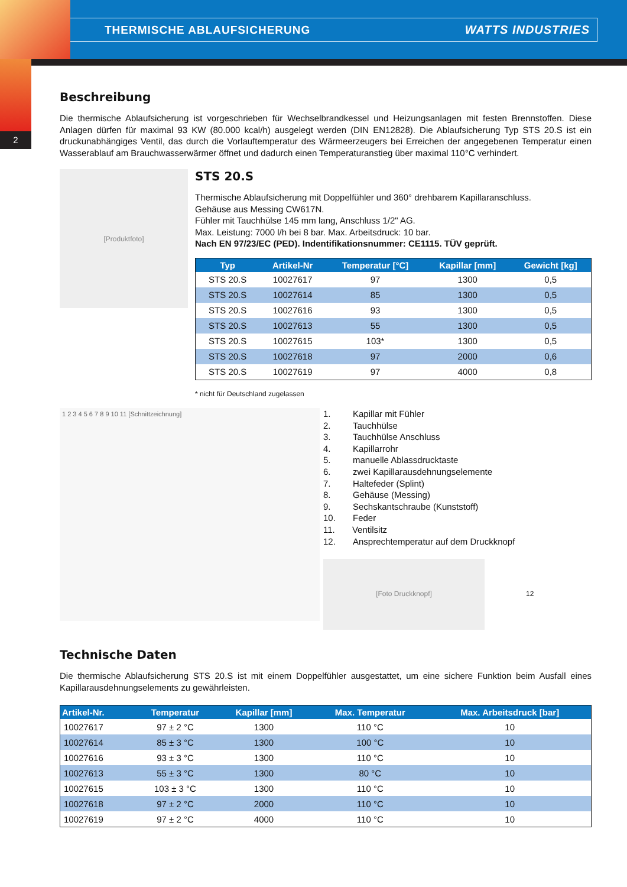THERMISCHE ABLAUFSICHERUNG WATTS INDUSTRIES
2
Beschreibung
Die thermische Ablaufsicherung ist vorgeschrieben für Wechselbrandkessel und Heizungsanlagen mit festen Brennstoffen. Diese Anlagen dürfen für maximal 93 KW (80.000 kcal/h) ausgelegt werden (DIN EN12828). Die Ablaufsicherung Typ STS 20.S ist ein druckunabhängiges Ventil, das durch die Vorlauftemperatur des Wärmeerzeugers bei Erreichen der angegebenen Temperatur einen Wasserablauf am Brauchwasserwärmer öffnet und dadurch einen Temperaturanstieg über maximal 110°C verhindert.
[Produktfoto]
STS 20.S
Thermische Ablaufsicherung mit Doppelfühler und 360° drehbarem Kapillaranschluss.
Gehäuse aus Messing CW617N.
Fühler mit Tauchhülse 145 mm lang, Anschluss 1/2" AG.
Max. Leistung: 7000 l/h bei 8 bar. Max. Arbeitsdruck: 10 bar.
Nach EN 97/23/EC (PED). Indentifikationsnummer: CE1115. TÜV geprüft.
| Typ | Artikel-Nr | Temperatur [°C] | Kapillar [mm] | Gewicht [kg] |
| --- | --- | --- | --- | --- |
| STS 20.S | 10027617 | 97 | 1300 | 0,5 |
| STS 20.S | 10027614 | 85 | 1300 | 0,5 |
| STS 20.S | 10027616 | 93 | 1300 | 0,5 |
| STS 20.S | 10027613 | 55 | 1300 | 0,5 |
| STS 20.S | 10027615 | 103* | 1300 | 0,5 |
| STS 20.S | 10027618 | 97 | 2000 | 0,6 |
| STS 20.S | 10027619 | 97 | 4000 | 0,8 |
* nicht für Deutschland zugelassen
1 2 3 4 5 6 7 8 9 10 11 [Schnittzeichnung]
1. Kapillar mit Fühler
2. Tauchhülse
3. Tauchhülse Anschluss
4. Kapillarrohr
5. manuelle Ablassdrucktaste
6. zwei Kapillarausdehnungselemente
7. Haltefeder (Splint)
8. Gehäuse (Messing)
9. Sechskantschraube (Kunststoff)
10. Feder
11. Ventilsitz
12. Ansprechtemperatur auf dem Druckknopf
[Foto Druckknopf]
12
Technische Daten
Die thermische Ablaufsicherung STS 20.S ist mit einem Doppelfühler ausgestattet, um eine sichere Funktion beim Ausfall eines Kapillarausdehnungselements zu gewährleisten.
| Artikel-Nr. | Temperatur | Kapillar [mm] | Max. Temperatur | Max. Arbeitsdruck [bar] |
| --- | --- | --- | --- | --- |
| 10027617 | 97 ± 2 °C | 1300 | 110 °C | 10 |
| 10027614 | 85 ± 3 °C | 1300 | 100 °C | 10 |
| 10027616 | 93 ± 3 °C | 1300 | 110 °C | 10 |
| 10027613 | 55 ± 3 °C | 1300 | 80 °C | 10 |
| 10027615 | 103 ± 3 °C | 1300 | 110 °C | 10 |
| 10027618 | 97 ± 2 °C | 2000 | 110 °C | 10 |
| 10027619 | 97 ± 2 °C | 4000 | 110 °C | 10 |